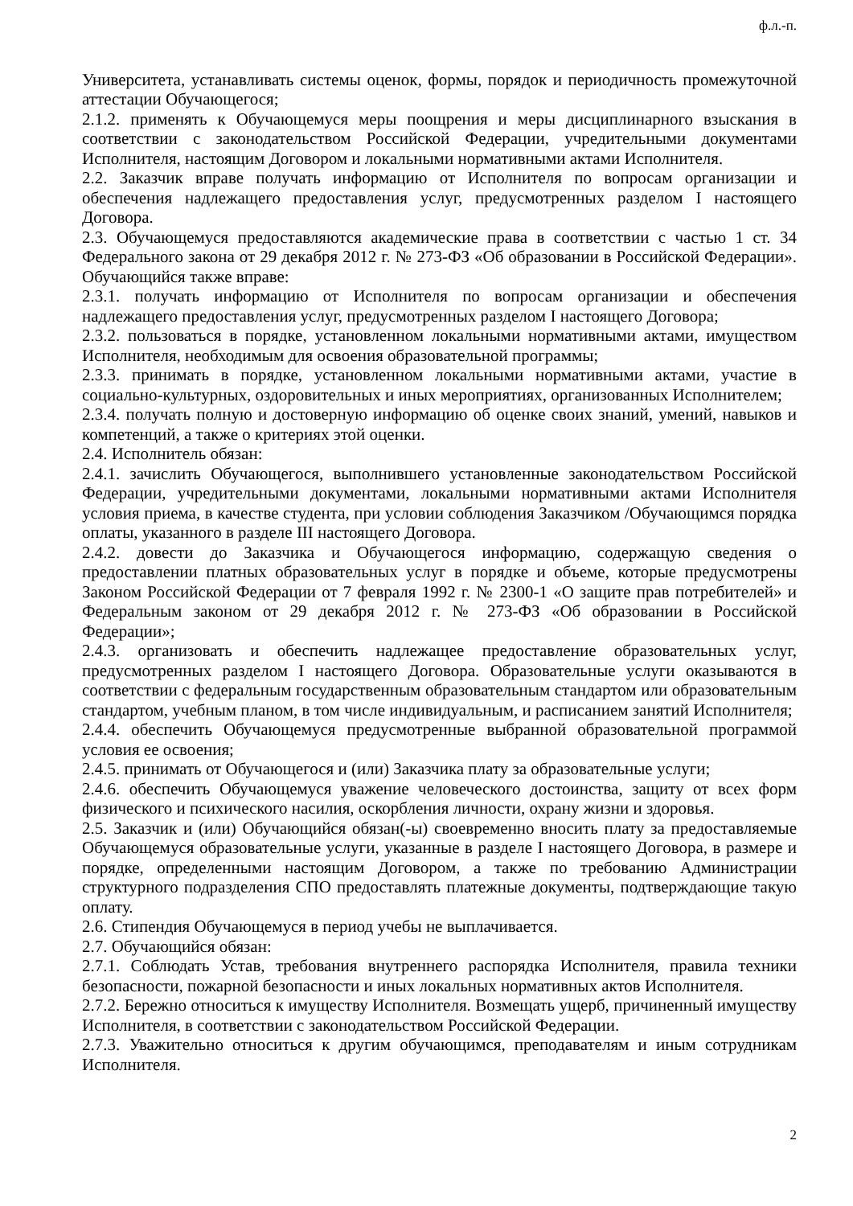ф.л.-п.
Университета, устанавливать системы оценок, формы, порядок и периодичность промежуточной аттестации Обучающегося;
2.1.2. применять к Обучающемуся меры поощрения и меры дисциплинарного взыскания в соответствии с законодательством Российской Федерации, учредительными документами Исполнителя, настоящим Договором и локальными нормативными актами Исполнителя.
2.2. Заказчик вправе получать информацию от Исполнителя по вопросам организации и обеспечения надлежащего предоставления услуг, предусмотренных разделом I настоящего Договора.
2.3. Обучающемуся предоставляются академические права в соответствии с частью 1 ст. 34 Федерального закона от 29 декабря 2012 г. № 273-ФЗ «Об образовании в Российской Федерации». Обучающийся также вправе:
2.3.1. получать информацию от Исполнителя по вопросам организации и обеспечения надлежащего предоставления услуг, предусмотренных разделом I настоящего Договора;
2.3.2. пользоваться в порядке, установленном локальными нормативными актами, имуществом Исполнителя, необходимым для освоения образовательной программы;
2.3.3. принимать в порядке, установленном локальными нормативными актами, участие в социально-культурных, оздоровительных и иных мероприятиях, организованных Исполнителем;
2.3.4. получать полную и достоверную информацию об оценке своих знаний, умений, навыков и компетенций, а также о критериях этой оценки.
2.4. Исполнитель обязан:
2.4.1. зачислить Обучающегося, выполнившего установленные законодательством Российской Федерации, учредительными документами, локальными нормативными актами Исполнителя условия приема, в качестве студента, при условии соблюдения Заказчиком /Обучающимся порядка оплаты, указанного в разделе III настоящего Договора.
2.4.2. довести до Заказчика и Обучающегося информацию, содержащую сведения о предоставлении платных образовательных услуг в порядке и объеме, которые предусмотрены Законом Российской Федерации от 7 февраля 1992 г. № 2300-1 «О защите прав потребителей» и Федеральным законом от 29 декабря 2012 г. № 273-ФЗ «Об образовании в Российской Федерации»;
2.4.3. организовать и обеспечить надлежащее предоставление образовательных услуг, предусмотренных разделом I настоящего Договора. Образовательные услуги оказываются в соответствии с федеральным государственным образовательным стандартом или образовательным стандартом, учебным планом, в том числе индивидуальным, и расписанием занятий Исполнителя;
2.4.4. обеспечить Обучающемуся предусмотренные выбранной образовательной программой условия ее освоения;
2.4.5. принимать от Обучающегося и (или) Заказчика плату за образовательные услуги;
2.4.6. обеспечить Обучающемуся уважение человеческого достоинства, защиту от всех форм физического и психического насилия, оскорбления личности, охрану жизни и здоровья.
2.5. Заказчик и (или) Обучающийся обязан(-ы) своевременно вносить плату за предоставляемые Обучающемуся образовательные услуги, указанные в разделе I настоящего Договора, в размере и порядке, определенными настоящим Договором, а также по требованию Администрации структурного подразделения СПО предоставлять платежные документы, подтверждающие такую оплату.
2.6. Стипендия Обучающемуся в период учебы не выплачивается.
2.7. Обучающийся обязан:
2.7.1. Соблюдать Устав, требования внутреннего распорядка Исполнителя, правила техники безопасности, пожарной безопасности и иных локальных нормативных актов Исполнителя.
2.7.2. Бережно относиться к имуществу Исполнителя. Возмещать ущерб, причиненный имуществу Исполнителя, в соответствии с законодательством Российской Федерации.
2.7.3. Уважительно относиться к другим обучающимся, преподавателям и иным сотрудникам Исполнителя.
2